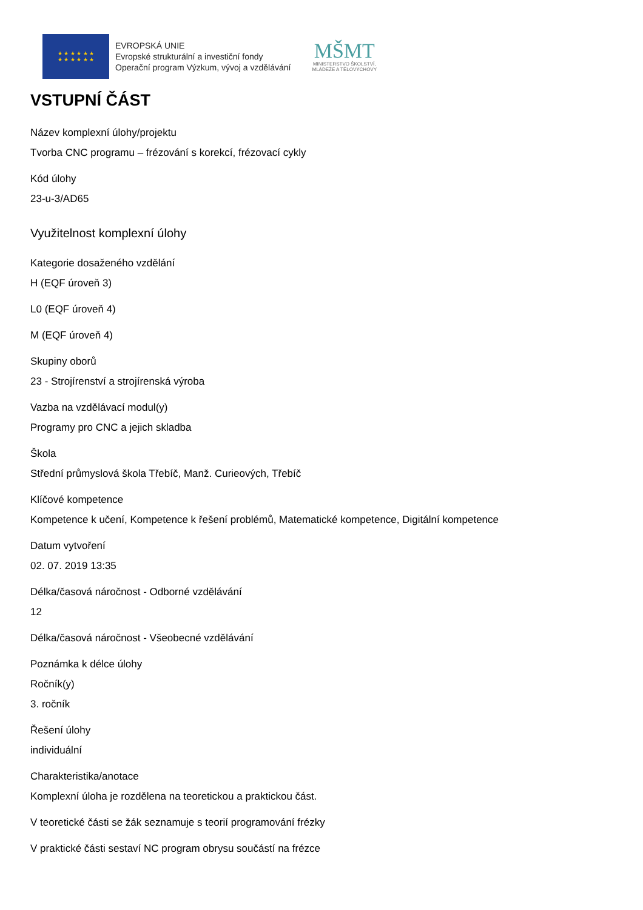★ ★ ★ ★ ★ ★
★ ★ ★ ★ ★ ★
EVROPSKÁ UNIE
Evropské strukturální a investiční fondy
Operační program Výzkum, vývoj a vzdělávání
MŠMT
MINISTERSTVO ŠKOLSTVÍ,
MLÁDEŽE A TĚLOVÝCHOVY
VSTUPNÍ ČÁST
Název komplexní úlohy/projektu
Tvorba CNC programu – frézování s korekcí, frézovací cykly
Kód úlohy
23-u-3/AD65
Využitelnost komplexní úlohy
Kategorie dosaženého vzdělání
H (EQF úroveň 3)
L0 (EQF úroveň 4)
M (EQF úroveň 4)
Skupiny oborů
23 - Strojírenství a strojírenská výroba
Vazba na vzdělávací modul(y)
Programy pro CNC a jejich skladba
Škola
Střední průmyslová škola Třebíč, Manž. Curieových, Třebíč
Klíčové kompetence
Kompetence k učení, Kompetence k řešení problémů, Matematické kompetence, Digitální kompetence
Datum vytvoření
02. 07. 2019 13:35
Délka/časová náročnost - Odborné vzdělávání
12
Délka/časová náročnost - Všeobecné vzdělávání
Poznámka k délce úlohy
Ročník(y)
3. ročník
Řešení úlohy
individuální
Charakteristika/anotace
Komplexní úloha je rozdělena na teoretickou a praktickou část.
V teoretické části se žák seznamuje s teorií programování frézky
V praktické části sestaví NC program obrysu součástí na frézce